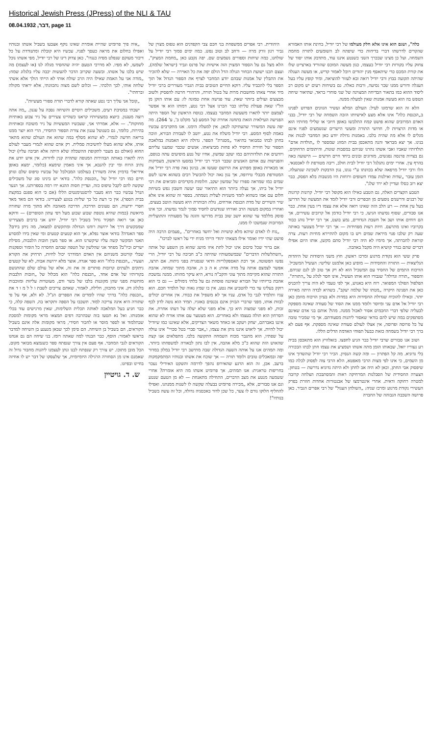Historical Jewish Press (JPress) of the NLI & TAU
דבר, 08.04.1932, page 11
כלה", ושגם הוא אינו אלא חלק מעולמו של רבי יודיל, בחינת אותו האמורא שהקדים לדרשתו דברי בדיחות כדי שיפתח לב השומעים לתורה מחמת השמחה. ועל כן מצינו שבכרך השני כשנטע איננו עוד, מתדבק אותו יסוד של צחוק עליו בקורות רבי יודיל בעצמו, כגון מעשה המוכס שהוריד בארצייט שלו את קורת המכס כדי שיתאסף מנין יהודים ויוכל לאמור קדיש, או מעשה העגלה שהיתה תקועה בבוץ ורבי יודיל רואה ובא לעזור להוציאה, ומיד קופץ עליו בעל העגלה ודורש ממנו שכר נסיעה, ורבות כאלה. גם בשיחות רעים יש מקום רב ליסוד ההוא כמו בתאור הבדיחה המצוינה של שני סוחרי בראד, שתיאור שיחת הטפש בה הוא מעשה אמנות שאין למעלה ממנה.
הלא זה הוא שרמזנו לעיל: העולם המלא ועשיר הגוונים הפרוש לפנינו ב„הכנסת כלה" אינו אלא מצע לאישיותו הזכה השמחה של רבי יודיל, בבני האדם המרובים שהוא פושט קמח התלבשו באופן חיובי או שלילי מדותיו הוא או מדות הרצויות לו, חדושי התורה ומעשי הישרים שנשמעים לפניו אינם מגלים לו אלא מה שהיה בלבו. באמנות גדולה יודע כאן המחבר לבנות את בנינו. אך יצא מבראד והנה מתאכסן בבית המוזג שמספר לו „תולדות אדם" תולדותיו שאביו ואבי אשתו נהרגו שניהם במסבות שונות, והיתומים הדחוקים, גם בצרות פרנסה נפגשים, מזדוגים ובונים ביחד חיים חדשים — הישועה באה בהרף עין. אחרי ימים נתגלגל רבי יודיל לבית חולב, ריבה מטורפת לו לאכסנאי, הלו ורבי יודיל מרפאה שלא בכוונתו ע"י נגונו, נגון הדבקות לשכינה שנתעלה. הזמן עובר „שדות ואילנות עמדו חשופים ורוחות היו מנשבות בלא הפסק. כבר יצא רוב כסלו ועדיין לא ירד שלג".
הטבע הקצרים האלה, גם הטבע כאילו הוא מקופל רבי יודיל. קרונות קרונות של רבנים ודרשנים נוסעים מן הכפרים ורבי יודיל לומד את המעשה של הדרשן בעל עין אחת — רע הלב הזה שאינו רואה אלא את עצמו דיו בעין אחת. כבר אנו סבורים, שסוף נסיעתו הגיעו, כי רבי יודיל כודמן אל קרובים עשירים, אך הם דוחים אותו ושב אל חשבת הנדודים, נמע בועט, אך רבי יודיל נוהג כבוד בקרוביו ואינו מתרעם. חיות רעות מפחידות — אך רבי יודיל מצטער באותה שעה רק שלבו פנוי מיראת שמים ויש בו מקום להתיירא מחיות רעות. צרה קוראת לחברתה, אך מימיו לא היה רבי יודיל סתם מקשן, אותו היום אפילו דברים שהם בגדר קושיא היה מקבל באהבה.
פרק ששי הוא נקודת מרגוע ומרכז ראשון. חוץ משני היסודות של היהדות הגליצאית — התורה והחסידות — מופיע כאן אלמנט שלישי: העשיל המשכיל. הוויכוח התמים של החסיד עם המשכיל הוא לא רק אך טוב לב לגם שניהם, והספור „תורה וגדולה" שגבורו הוא אותו העשיל, אינו חסר לגלוג על „התורה", הפלפול הפולני המפואר. רוח היא באנוש, אך לפי טעמי לא היה צריך להכניס כאן את הפנינה היקרה „מטתו של שלמה יעקב". בשהיא לבדה היתה מאירה יותר. ובאילו להוכיח שגדולת החסידות היא במדות ולא בעיון הויכוח מוזמן כאן רבי יודיל אל אדם עני ומיוסר ולומד ממנו את הסוד של סעודה שאינה מספקת לבעליה שלפי דברי החכמים אסור לאכול ממנה. מהו? אותם בני אדם שאינם מסתפקים במה שיש להם בודאי שאסור ליהנות מסעודתם. אך מי שמכיר טובה על כל פרוסה ופרוסה, אין אצלו לעולם סעודה שאינה מספקת. אף פעם לא ברך רבי יודיל בשמחה כזאת כבעל תפוחי האדמה הדלים הללו.
ושוב אנו סבורים שרבי יודיל כבר הגיע לחפצו. בזאלוזיץ הוא מתאכסן בבית רע נעוריו יואל, שבאותו הזמן מתה אשתו ושמציע את עצמו חתן לבתו הבכורה בלי נדוניא. מה קל הפתרון — ומה קשה הנסיון. הכיר רבי יודיל שהשדוך אינו מן השמים, כי אינו לפי מצות הרבי מאפטא, הלא הרבי צוה לפסוק לכלה כמו שיפסוק אבי החתן, וכאן לא היה אב לחתן ולא היתה נדוניא נדרשת — בטחון, הצערה החסידית של הסבלנות המרחיקה ראות והמסתבכת הצלחה קרובה למטרה רחוקה ודאית. אחרי אינטרמצו של אבנטורות אחדות חוזרת בפרק העשירי נקודת מרגוע ומרכז שניה: „השולחן העגול" של רבי אפרים הגביר. כאן פרושה השכבה הגבוהה של החברה
היהודית. רבי אפרים ממשפחת בני חכם צבי הקפדנים הוא טפוס מצוין של גביר רגזן זורק מרה — ורחב לב וטוב נפש. כמה ימים סמוך רבי יודיל על שולחנו, כמה שיחות וספורים נשמעים שם. יפה נקבע כאן „מחמת המציק", הלא מצל גם על הספור המצוין הזה אישיות של פרנס וגביר (ישראל שלמה), ועצם תכנו ישועת הבחור הגולה הדל הולם יפה את כל האוירה — שלא להזכיר את התבלין של אמנות שבהם יודע המחבר לצרף את הספור הגדול אל תוך הספר בלי להכביד עליו. דוקא החיים הטובים בבית הגביר מעוררים ברבי יודיל מיד אחרי צאתו מחשבות מרות על בטול תורה, והרהורי חרטה להפסיק ולשוב מבצעים ועולים ביותר שאת. עוד פגישה אחת טמונה לו: עם אותו הזקן מן הל"ו שאת פעולת טליתו כבר הכרנו אצל רבי נטע, דמותו הוא אי אפשר לצמצם יותר לתארו משעשה המחבר בעצמו. בנוסח הראשון של הספר היתה הפגישה העילאית הזאת בתחנה אחרת של המסע (ע' מקלט ב', ע' 264). מה יפה עשה המשורר שהעתיקה לכאן. אין למעלה הימנו. אנו מתקרבים עכשיו באמת לסוף המסע. רבי יודיל משלח את נטע, יושב לו לעבודת הבורא, וזוכה בחתן לבתו כמבואר בתיאור „מסגרת" הספר. גדולה היא האמנות במלאכת הספור של חזירת החסיד לא פחות מביציאתו. אנשים שכבר שמענו עליהם ויודעים את תולדותיהם כמו יעקב שמשון, אחיו של נטע מופיעים עתה בגופם, והפגישות עם אותם האנשים שכבר הכיר רבי יודיל במסעו הראשון, מעמיקות או מבארות באופן מפתיע את הרושם שעשו אז. בניגון נאה פדה רבי יודיל את המטורפת מכבלי טירופה, אך נגון נאה יכול להכשיל רבים בשהוא איננו לשם שמים כמו שמראה ספורו של שמשון יעקב. חלומות מקדימים ומביאים את רבי יודיל אל ביתו, אך נעלה ביותר הוא התיאור שבו יעשה חשבון נפש בשיחת חלום עם אמו כשהוא לומד משניות לעלית נשמתה. בספר זה שהוא אינו אלא שיר השירים של מדת הכנסת אורחים, גולת הכותרת היא מעשה הוטב בעצים, ואחריו במקום מעשה הרב ואורחו שנודעים לחסיד סמוך לגמר נסיעתו. וכך אינו פוסק מללמד עד שהוא יושב שוב בבית מדרשו והוגה על מסעותיו והתועליות המרובות שנמשכו לו ממנו.
„נוח לו לאדם שיהא מלא קושיות ואל יחשד באחרים". „פעמים הרבה היה פושט שתי ידיו ואומר אילו מצאתי יהודי הייתי מניח ידי על ראשו לברכו".
אם ברור שכל סיכום אינו יכול לתת איזו מושג שהוא מן השפע של אותה „השתלשלות הדברים" שבמשמעותיו שהיתה כ"ב חביבה על רבי יודיל, הרי נפשו הפשוטה, אך רבת האספקלריות וודאי שנסגרת בפני ניתוח. אם תרצו, אפשר לצמצם אותה על מדה אחת: א ה ב ה, אהבה מתוך שמחה. אהבת התורה שהוא מקיימה מתוך עוני והקב"ה נורא, היא עיקר מהותו. ממנה נמשכת אהבת בריותיו של הבורא שאיננה פוסחת גם על בלתי נימולים — גם כי הוא רוקק בעלינו עד כדי להטביע את נטע. אין בו שמץ גאוה של תלמיד חכם. הוא עניו ותלמיד לגבי כל אדם. עניו אך לא משפיל את כבודו. אין אחרים יכולים לבזות אותו, מפני שרברי הבזיון אינם נכנסים באזניו. תמיד הוא נוטה לדון לכף זכות, לא מפני שמצוה היא כך, אלא מפני שלא יעלה על דעתו אחרת. את הסרחון הוא תולה בעצמו ולא באחרים. הוא מצטער עם אותו אורח לא שהוא איננו באברהם, יצחק ויעקב או כאחד משאר הצדיקים, אלא שאיננו כמו שיודיל יכול להיות. אך ליאוש איננו נותן את עצמו, ו„אבר סברי בטל סכויי" אינו עולה על שפתיו, הוא מתגבר מכוח השמחה התקועה בלבו. מתפלאים אנו קצת שהאוש הזה שהוא כ"כ מלא אהבה, אין לבו נתון לבאורה למשפחתו ביותר, ומה תמהים אנו על אותה השעה הגדולה שבה מתישב רבי יודיל במלון במדור יפה ובמאכלים טובים ולומד תורה — אך שוכח את אשתו ובנותיו המתמקמקות ברעב. אכן, זה הוא הרגע שהאירופ נהפך לדרמה והשקט האידילי נעכר בחריפות טראגית: אנו תמהים, אך פרומיט אשתו מה היא אומרת? אחרי ששמעה מנטע את מצב הדברים, התחילה מתאנחת — לא מן הטעם שנטע וגם אנו סבורים, אלא „מכירה פרומיט בבעלה שקשה לו לשנות ממנהגו. ואפילו להחליף חלוקו גורם לו צער, כל שכן לדור באכסניה גדולה, וכל זה עשה בשביל בנותיו"!
„איה פיך פרומיט שהיית אומרת שאינו נוקף אצבעו בשביל אשתו ובנותיו ואפילו בחלום את מראה כעסך לפניו. עכשיו היא קובלת ומתנודדת על כל דיבור מעוקם שנפלט מפיה כנגדו". כאן צדוק דינו של רבי יודיל, מפי אשתו נוכל לשמעו, לא מפיו. לא מדרכי הטעם יהיה שהחסיד מגלה לנו (או לעצמו) מה שיש בלבו על אשתו. ובשעה שקרוב הדבר להעשות יכבה עליו בלגלוג שמח: „מודה אני על האמת שאילו היה הרב שולח אותי לא הייתי הולך אלא אשתי שלחה אותי, לכך הלכתי. — וכלום לשם מצוה נתכוונתי, אלא יראתי מקולה וברחתי".
„קובל אני עליך רבי נטע שאתה קורא לדברי תורה ספורי מעשיות".
ישבתי במסיבת רעים, משכילים רוסיים והשיחה נסבה על עגנון. „מה אתה רוצה מעגנון. כיוצא במעשיותיו קראנו כשהיינו צעירים על ניר צבוע באותיות מחוקות". — אלא, אמרתי אני, שעכשיו המעשיות על ניר משובח ובאותיות בהירות, כלומר, גם כשנוטל עגנון את צורת הספור החסידי, הרי הוא יוצר ממנו בריאה חדשה לגמרי. לא שהוא מסלף במה שהוא את העולם שהוא מתאר אותו, אלא שהוא מעלו לחשיבות סמלית. רק אדם שהוא לגמרי מעבר לעולם החוא (ואולם גם מעבר לתקופת ההשכלה שלא היתה אלא חביבה עליו) יכול היה לתארו באותה הבהירות המנופה שתהיה קנין לדורות. אין איש יודע את נתיב הרוח ומי יבין להנבא, אך איני מאמין שימצא (כלומר, ימצא באופן אידיאלי בדמיון איזה משורר) בעולמנו המבולבל של עכשיו טיפוס שלם ונותן חיים כמו רבי יודיל של „הכנסת כלה". בודאי יש בינינו סוג של משכילים שקשה להם לקבל טיפוס כזה, ועדיין חסות ההגא ידו רמה בספרותנו. אך הנער הנדל עכשיו כבר הוא מעבר לרסנטימנטים הללו (אם כי הוא ספגם במקצת בבית הספר). אין כי דעת כל כך שליות בנוגע לצעירינו. בודאי הם מאד מאד חסרי ידיעות, הם טעונים הדרכה, הדרכה מאהבה ולא מתוך מרה שחורה מיואשת (כמות שהיא נוטפת שבוע שבוע מעל דפי עתון הסופרים) — ודוקא כאן אני רואה תפקיד גדול בשביל רבי יודיל. יודע אני ברבים מצעירינו שמבקשים דרך אל ירושת רוחנו הגדולה ומתקשים למצאה, מה ניתן בידם? ספר האגדה? בודאי אוצר נפלא, אך הוא קטעים קטעים ומי שאין בידו למסרע האגד המקשר קשה עליו שיקשרנו הוא. או ספר מעין חובות הלבבות, מסילת ישרים וכיו"ב? מפחד אני שהלשון של הטפה שבהם החסרה כל הומור וספקנות שבלי קורטוב משניהם אין האדם המודרני יכול לחיות, תרחיק את הקורא הצעיר. „הכנסת כלה" הוא ספר אגדה, אוצר מלא ירושת אבות, לא של קטעים ניתקים ולעתים קרובות סותרים זה את זה, אלא של עולם שלם שהתגשם בקורותיו של אדם אחד. „הכנסת כלה" הוא מכלול של „חובות הלבבות מוחשות מפני שהן מקוננות בלבו של בשר ודם, מעוטרות עליזות ומזוכבות בלגלוג דק. איני מתכוון, חלילה, לאמור, שאתם צריכים לשבת ו ל ל מ ו ד את „הכנסת כלה" בדרך שהיו לומדים את הספרים הנ"ל. לא ולא, אף על פי שתורה היא אינה צריכה למוד. תשכבו על הספה ותקראו בה. השפה קלה, כי כבר חניע בעל המלאכה לאותה תכלית השלימות, שאין מרגישים עוד בכלי אומנותו. ואל נא תטעו בזה שבהרבה דפים תמצאו מראי מקומות למסכת שבתלמוד או לספר מוסר או לחבור חסידי, מראי מקומות אלה אינם בשביל הקוראים, הם בשביל בן השיחה. הם סימן לכך שבאן מנענע בן השיחה למדבר בראשו לאמור: הוסף, כבר הבנתי למה שאתה רומז. בני שיחה הם גם אנחנו הקוראים לגבי המחבר. אף פעם אין צורך שנפתח ספר כשנמצא מבואר מקום. הכל מובן מתוכו. יש צורך רק שנפתח לבנו ונתן לעצמנו ליהנות מחבור גדול זה שאמנם אינו מן הסחורה הרגילה היומיומית, אך שלעסקו של דבר יש לו אחיזה בחיינו ובפיזנו.
ש. ד. גויטיין